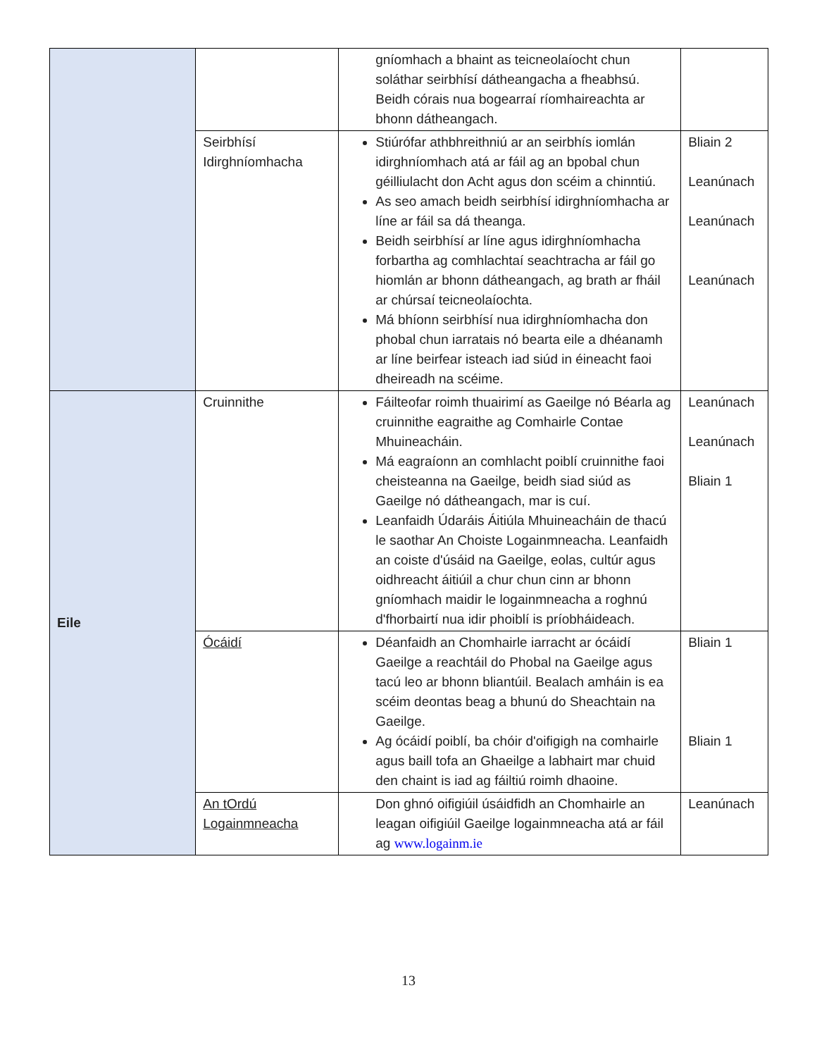| | | gníomhach a bhaint as teicneolaíocht chun soláthar seirbhísí dátheangacha a fheabhsú. Beidh córais nua bogearraí ríomhaireachta ar bhonn dátheangach. | |
| | Seirbhísí Idirghníomhacha | Stiúrófar athbhreithniú ar an seirbhís iomlán idirghníomhach atá ar fáil ag an bpobal chun géilliulacht don Acht agus don scéim a chinntiú. As seo amach beidh seirbhísí idirghníomhacha ar líne ar fáil sa dá theanga. Beidh seirbhísí ar líne agus idirghníomhacha forbartha ag comhlachtaí seachtracha ar fáil go hiomlán ar bhonn dátheangach, ag brath ar fháil ar chúrsaí teicneolaíochta. Má bhíonn seirbhísí nua idirghníomhacha don phobal chun iarratais nó bearta eile a dhéanamh ar líne beirfear isteach iad siúd in éineacht faoi dheireadh na scéime. | Bliain 2 Leanúnach Leanúnach Leanúnach |
| Eile | Cruinnithe | Fáilteofar roimh thuairimí as Gaeilge nó Béarla ag cruinnithe eagraithe ag Comhairle Contae Mhuineacháin. Má eagraíonn an comhlacht poiblí cruinnithe faoi cheisteanna na Gaeilge, beidh siad siúd as Gaeilge nó dátheangach, mar is cuí. Leanfaidh Údaráis Áitiúla Mhuineacháin de thacú le saothar An Choiste Logainmneacha. Leanfaidh an coiste d'úsáid na Gaeilge, eolas, cultúr agus oidhreacht áitiúil a chur chun cinn ar bhonn gníomhach maidir le logainmneacha a roghnú d'fhorbairtí nua idir phoiblí is príobháideach. | Leanúnach Leanúnach Bliain 1 |
| | Ócáidí | Déanfaidh an Chomhairle iarracht ar ócáidí Gaeilge a reachtáil do Phobal na Gaeilge agus tacú leo ar bhonn bliantúil. Bealach amháin is ea scéim deontas beag a bhunú do Sheachtain na Gaeilge. Ag ócáidí poiblí, ba chóir d'oifigigh na comhairle agus baill tofa an Ghaeilge a labhairt mar chuid den chaint is iad ag fáiltiú roimh dhaoine. | Bliain 1 Bliain 1 |
| | An tOrdú Logainmneacha | Don ghnó oifigiúil úsáidfidh an Chomhairle an leagan oifigiúil Gaeilge logainmneacha atá ar fáil ag www.logainm.ie | Leanúnach |
13